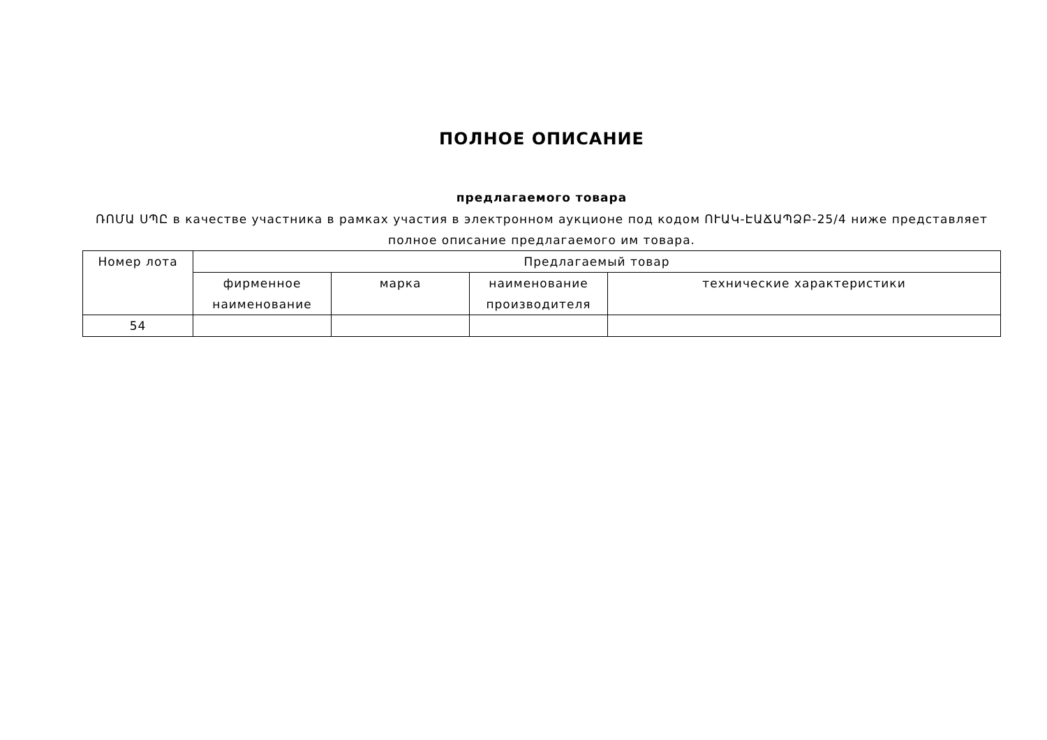ПОЛНОЕ ОПИСАНИЕ
предлагаемого товара
ՌՈՄԱ ՍՊԸ в качестве участника в рамках участия в электронном аукционе под кодом ՈՒԱԿ-ԷԱՃԱՊՁԲ-25/4 ниже представляет полное описание предлагаемого им товара.
| Номер лота | Предлагаемый товар | | | |
| --- | --- | --- | --- | --- |
| | фирменное наименование | марка | наименование производителя | технические характеристики |
| 54 | | | | |